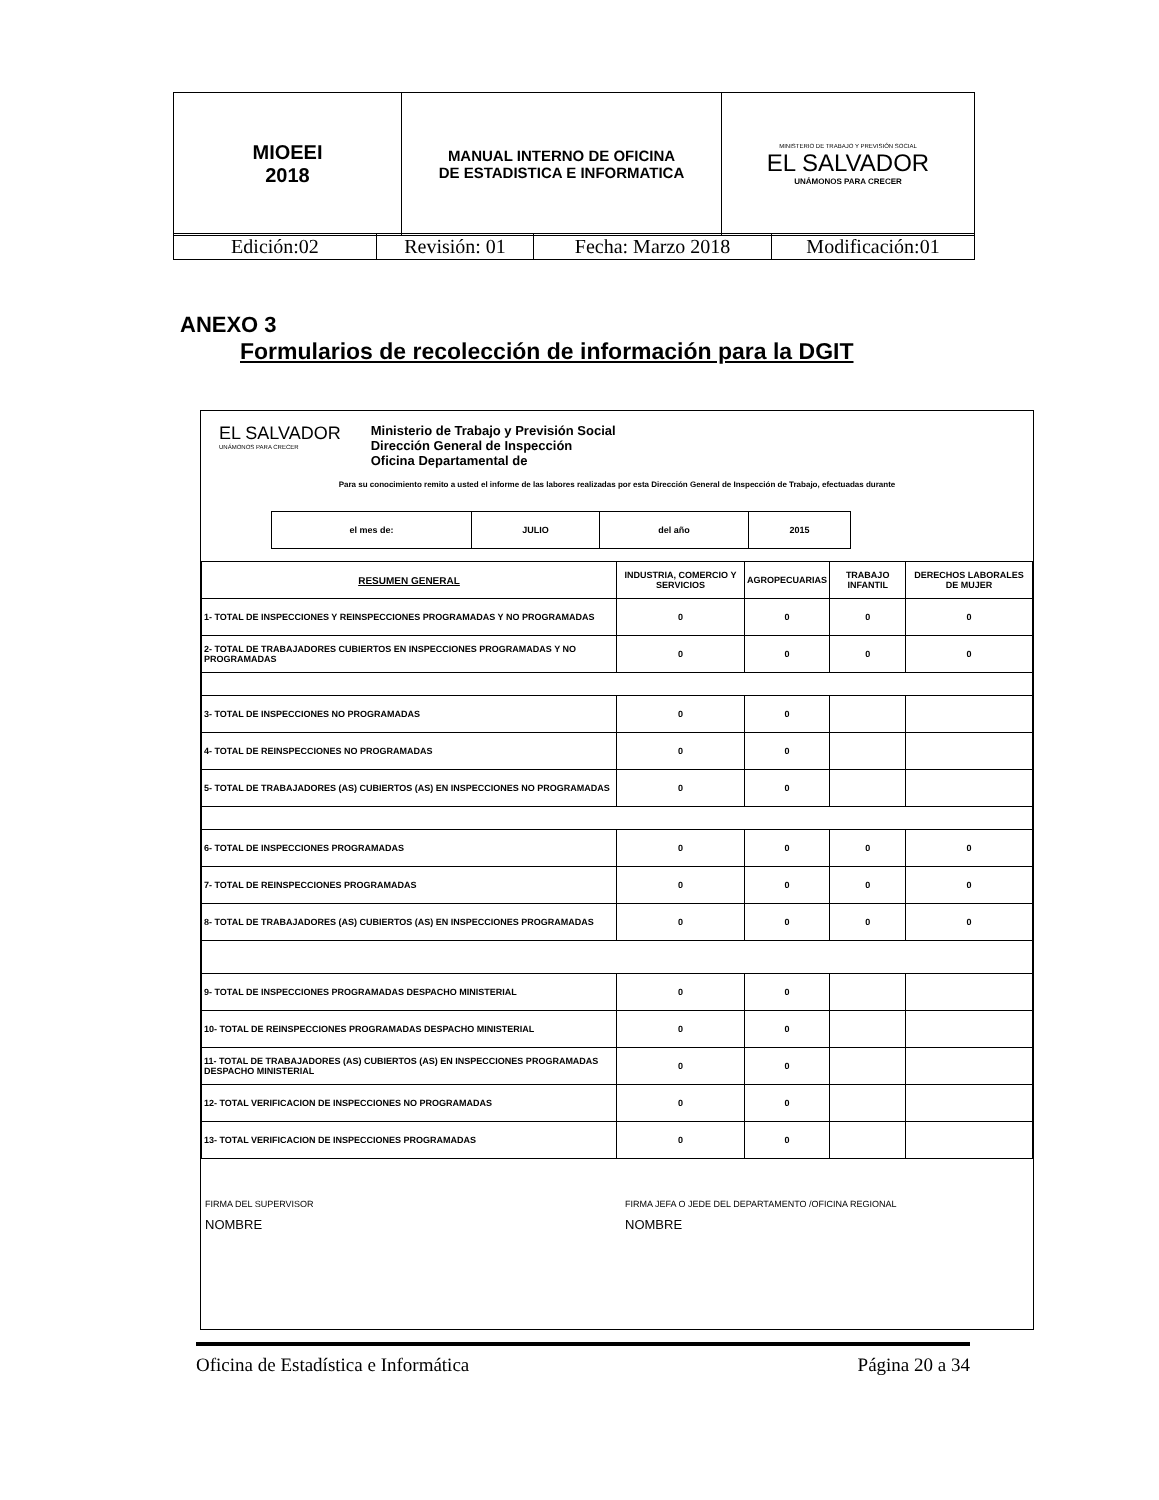| MIOEEI 2018 | MANUAL INTERNO DE OFICINA DE ESTADISTICA E INFORMATICA | MINISTERIO DE TRABAJO Y PREVISIÓN SOCIAL EL SALVADOR UNÁMONOS PARA CRECER |
| Edición:02 | Revisión: 01 | Fecha: Marzo 2018 | Modificación:01 |
ANEXO 3
Formularios de recolección de información para la DGIT
EL SALVADOR
UNÁMONOS PARA CRECER
Ministerio de Trabajo y Previsión Social
Dirección General de Inspección
Oficina Departamental de
Para su conocimiento remito a usted el informe de las labores realizadas por esta Dirección General de Inspección de Trabajo, efectuadas durante
| el mes de: | JULIO | del año | 2015 |
| RESUMEN GENERAL | INDUSTRIA, COMERCIO Y SERVICIOS | AGROPECUARIAS | TRABAJO INFANTIL | DERECHOS LABORALES DE MUJER |
| 1- TOTAL DE INSPECCIONES Y REINSPECCIONES PROGRAMADAS Y NO PROGRAMADAS | 0 | 0 | 0 | 0 |
| 2- TOTAL DE TRABAJADORES CUBIERTOS EN INSPECCIONES PROGRAMADAS Y NO PROGRAMADAS | 0 | 0 | 0 | 0 |
| 3- TOTAL DE INSPECCIONES NO PROGRAMADAS | 0 | 0 | | |
| 4- TOTAL DE REINSPECCIONES NO PROGRAMADAS | 0 | 0 | | |
| 5- TOTAL DE TRABAJADORES (AS) CUBIERTOS (AS) EN INSPECCIONES NO PROGRAMADAS | 0 | 0 | | |
| 6- TOTAL DE INSPECCIONES PROGRAMADAS | 0 | 0 | 0 | 0 |
| 7- TOTAL DE REINSPECCIONES PROGRAMADAS | 0 | 0 | 0 | 0 |
| 8- TOTAL DE TRABAJADORES (AS) CUBIERTOS (AS) EN INSPECCIONES PROGRAMADAS | 0 | 0 | 0 | 0 |
| 9- TOTAL DE INSPECCIONES PROGRAMADAS DESPACHO MINISTERIAL | 0 | 0 | | |
| 10- TOTAL DE REINSPECCIONES PROGRAMADAS DESPACHO MINISTERIAL | 0 | 0 | | |
| 11- TOTAL DE TRABAJADORES (AS) CUBIERTOS (AS) EN INSPECCIONES PROGRAMADAS DESPACHO MINISTERIAL | 0 | 0 | | |
| 12- TOTAL VERIFICACION DE INSPECCIONES NO PROGRAMADAS | 0 | 0 | | |
| 13- TOTAL VERIFICACION DE INSPECCIONES PROGRAMADAS | 0 | 0 | | |
FIRMA DEL SUPERVISOR
NOMBRE
FIRMA JEFA O JEDE DEL DEPARTAMENTO /OFICINA REGIONAL
NOMBRE
Oficina de Estadística e Informática Página 20 a 34